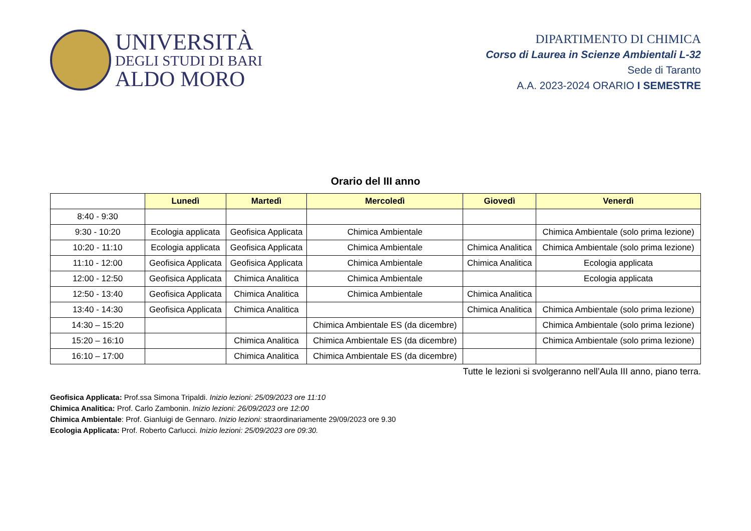UNIVERSITÀ
DEGLI STUDI DI BARI
ALDO MORO
DIPARTIMENTO DI CHIMICA
Corso di Laurea in Scienze Ambientali L-32
Sede di Taranto
A.A. 2023-2024 ORARIO I SEMESTRE
Orario del III anno
| | Lunedì | Martedì | Mercoledì | Giovedì | Venerdì |
| 8:40 - 9:30 | | | | | |
| 9:30 - 10:20 | Ecologia applicata | Geofisica Applicata | Chimica Ambientale | | Chimica Ambientale (solo prima lezione) |
| 10:20 - 11:10 | Ecologia applicata | Geofisica Applicata | Chimica Ambientale | Chimica Analitica | Chimica Ambientale (solo prima lezione) |
| 11:10 - 12:00 | Geofisica Applicata | Geofisica Applicata | Chimica Ambientale | Chimica Analitica | Ecologia applicata |
| 12:00 - 12:50 | Geofisica Applicata | Chimica Analitica | Chimica Ambientale | | Ecologia applicata |
| 12:50 - 13:40 | Geofisica Applicata | Chimica Analitica | Chimica Ambientale | Chimica Analitica | |
| 13:40 - 14:30 | Geofisica Applicata | Chimica Analitica | | Chimica Analitica | Chimica Ambientale (solo prima lezione) |
| 14:30 – 15:20 | | | Chimica Ambientale ES (da dicembre) | | Chimica Ambientale (solo prima lezione) |
| 15:20 – 16:10 | | Chimica Analitica | Chimica Ambientale ES (da dicembre) | | Chimica Ambientale (solo prima lezione) |
| 16:10 – 17:00 | | Chimica Analitica | Chimica Ambientale ES (da dicembre) | | |
Tutte le lezioni si svolgeranno nell’Aula III anno, piano terra.
Geofisica Applicata: Prof.ssa Simona Tripaldi. Inizio lezioni: 25/09/2023 ore 11:10
Chimica Analitica: Prof. Carlo Zambonin. Inizio lezioni: 26/09/2023 ore 12:00
Chimica Ambientale: Prof. Gianluigi de Gennaro. Inizio lezioni: straordinariamente 29/09/2023 ore 9.30
Ecologia Applicata: Prof. Roberto Carlucci. Inizio lezioni: 25/09/2023 ore 09:30.